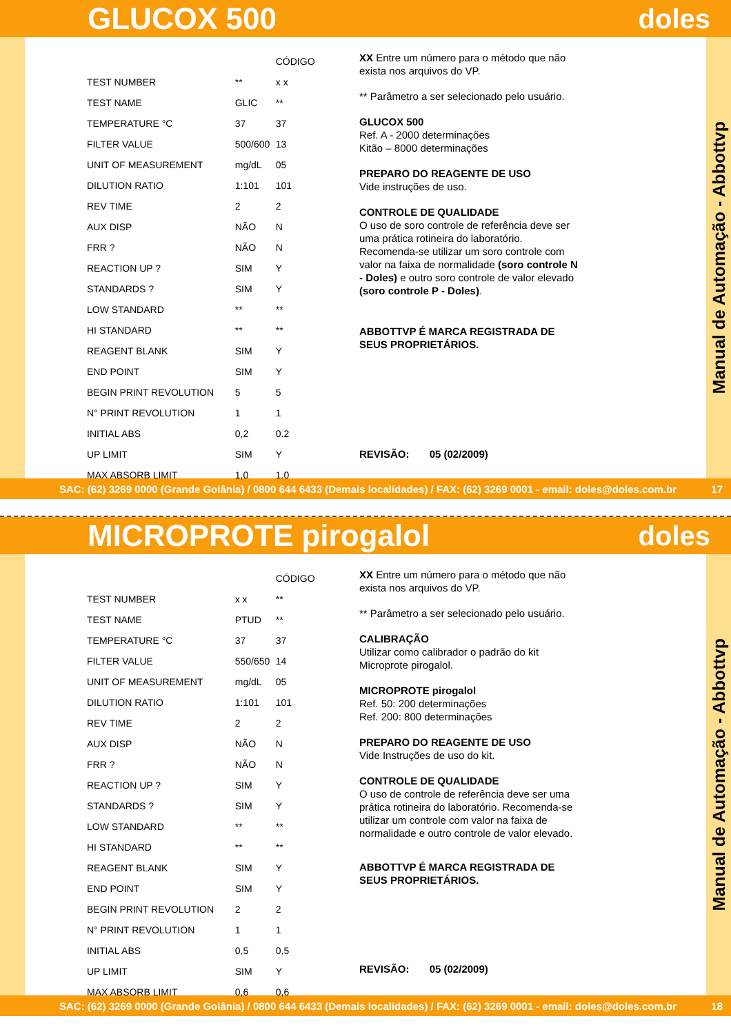GLUCOX 500 doles
| | | CÓDIGO |
| --- | --- | --- |
| TEST NUMBER | ** | x x |
| TEST NAME | GLIC | ** |
| TEMPERATURE °C | 37 | 37 |
| FILTER VALUE | 500/600 | 13 |
| UNIT OF MEASUREMENT | mg/dL | 05 |
| DILUTION RATIO | 1:101 | 101 |
| REV TIME | 2 | 2 |
| AUX DISP | NÃO | N |
| FRR ? | NÃO | N |
| REACTION UP ? | SIM | Y |
| STANDARDS ? | SIM | Y |
| LOW STANDARD | ** | ** |
| HI STANDARD | ** | ** |
| REAGENT BLANK | SIM | Y |
| END POINT | SIM | Y |
| BEGIN PRINT REVOLUTION | 5 | 5 |
| N° PRINT REVOLUTION | 1 | 1 |
| INITIAL ABS | 0,2 | 0.2 |
| UP LIMIT | SIM | Y |
| MAX ABSORB LIMIT | 1,0 | 1.0 |
XX Entre um número para o método que não exista nos arquivos do VP.
** Parâmetro a ser selecionado pelo usuário.
GLUCOX 500
Ref. A - 2000 determinações
Kitão – 8000 determinações
PREPARO DO REAGENTE DE USO
Vide instruções de uso.
CONTROLE DE QUALIDADE
O uso de soro controle de referência deve ser uma prática rotineira do laboratório. Recomenda-se utilizar um soro controle com valor na faixa de normalidade (soro controle N - Doles) e outro soro controle de valor elevado (soro controle P - Doles).
ABBOTTVP É MARCA REGISTRADA DE SEUS PROPRIETÁRIOS.
REVISÃO: 05 (02/2009)
Manual de Automação - Abbottvp
SAC: (62) 3269 0000 (Grande Goiânia) / 0800 644 6433 (Demais localidades) / FAX: (62) 3269 0001 - email: doles@doles.com.br 17
MICROPROTE pirogalol doles
| | | CÓDIGO |
| --- | --- | --- |
| TEST NUMBER | x x | ** |
| TEST NAME | PTUD | ** |
| TEMPERATURE °C | 37 | 37 |
| FILTER VALUE | 550/650 | 14 |
| UNIT OF MEASUREMENT | mg/dL | 05 |
| DILUTION RATIO | 1:101 | 101 |
| REV TIME | 2 | 2 |
| AUX DISP | NÃO | N |
| FRR ? | NÃO | N |
| REACTION UP ? | SIM | Y |
| STANDARDS ? | SIM | Y |
| LOW STANDARD | ** | ** |
| HI STANDARD | ** | ** |
| REAGENT BLANK | SIM | Y |
| END POINT | SIM | Y |
| BEGIN PRINT REVOLUTION | 2 | 2 |
| N° PRINT REVOLUTION | 1 | 1 |
| INITIAL ABS | 0,5 | 0,5 |
| UP LIMIT | SIM | Y |
| MAX ABSORB LIMIT | 0,6 | 0,6 |
XX Entre um número para o método que não exista nos arquivos do VP.
** Parâmetro a ser selecionado pelo usuário.
CALIBRAÇÃO
Utilizar como calibrador o padrão do kit Microprote pirogalol.
MICROPROTE pirogalol
Ref. 50: 200 determinações
Ref. 200: 800 determinações
PREPARO DO REAGENTE DE USO
Vide Instruções de uso do kit.
CONTROLE DE QUALIDADE
O uso de controle de referência deve ser uma prática rotineira do laboratório. Recomenda-se utilizar um controle com valor na faixa de normalidade e outro controle de valor elevado.
ABBOTTVP É MARCA REGISTRADA DE SEUS PROPRIETÁRIOS.
REVISÃO: 05 (02/2009)
Manual de Automação - Abbottvp
SAC: (62) 3269 0000 (Grande Goiânia) / 0800 644 6433 (Demais localidades) / FAX: (62) 3269 0001 - email: doles@doles.com.br 18